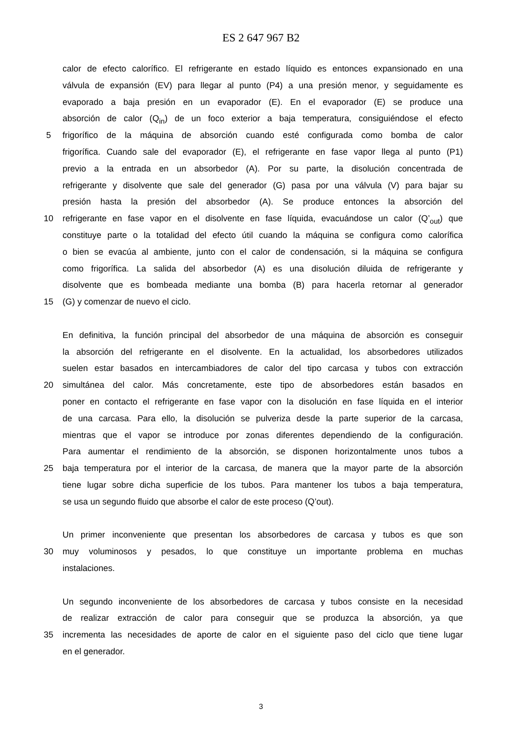ES 2 647 967 B2
calor de efecto calorífico. El refrigerante en estado líquido es entonces expansionado en una
válvula de expansión (EV) para llegar al punto (P4) a una presión menor, y seguidamente es
evaporado a baja presión en un evaporador (E). En el evaporador (E) se produce una
absorción de calor (Q<sub>in</sub>) de un foco exterior a baja temperatura, consiguiéndose el efecto
5 frigorífico de la máquina de absorción cuando esté configurada como bomba de calor
frigorífica. Cuando sale del evaporador (E), el refrigerante en fase vapor llega al punto (P1)
previo a la entrada en un absorbedor (A). Por su parte, la disolución concentrada de
refrigerante y disolvente que sale del generador (G) pasa por una válvula (V) para bajar su
presión hasta la presión del absorbedor (A). Se produce entonces la absorción del
10 refrigerante en fase vapor en el disolvente en fase líquida, evacuándose un calor (Q’<sub>out</sub>) que
constituye parte o la totalidad del efecto útil cuando la máquina se configura como calorífica
o bien se evacúa al ambiente, junto con el calor de condensación, si la máquina se configura
como frigorífica. La salida del absorbedor (A) es una disolución diluida de refrigerante y
disolvente que es bombeada mediante una bomba (B) para hacerla retornar al generador
15 (G) y comenzar de nuevo el ciclo.
En definitiva, la función principal del absorbedor de una máquina de absorción es conseguir
la absorción del refrigerante en el disolvente. En la actualidad, los absorbedores utilizados
suelen estar basados en intercambiadores de calor del tipo carcasa y tubos con extracción
20 simultánea del calor. Más concretamente, este tipo de absorbedores están basados en
poner en contacto el refrigerante en fase vapor con la disolución en fase líquida en el interior
de una carcasa. Para ello, la disolución se pulveriza desde la parte superior de la carcasa,
mientras que el vapor se introduce por zonas diferentes dependiendo de la configuración.
Para aumentar el rendimiento de la absorción, se disponen horizontalmente unos tubos a
25 baja temperatura por el interior de la carcasa, de manera que la mayor parte de la absorción
tiene lugar sobre dicha superficie de los tubos. Para mantener los tubos a baja temperatura,
se usa un segundo fluido que absorbe el calor de este proceso (Q’out).
Un primer inconveniente que presentan los absorbedores de carcasa y tubos es que son
30 muy voluminosos y pesados, lo que constituye un importante problema en muchas
instalaciones.
Un segundo inconveniente de los absorbedores de carcasa y tubos consiste en la necesidad
de realizar extracción de calor para conseguir que se produzca la absorción, ya que
35 incrementa las necesidades de aporte de calor en el siguiente paso del ciclo que tiene lugar
en el generador.
3